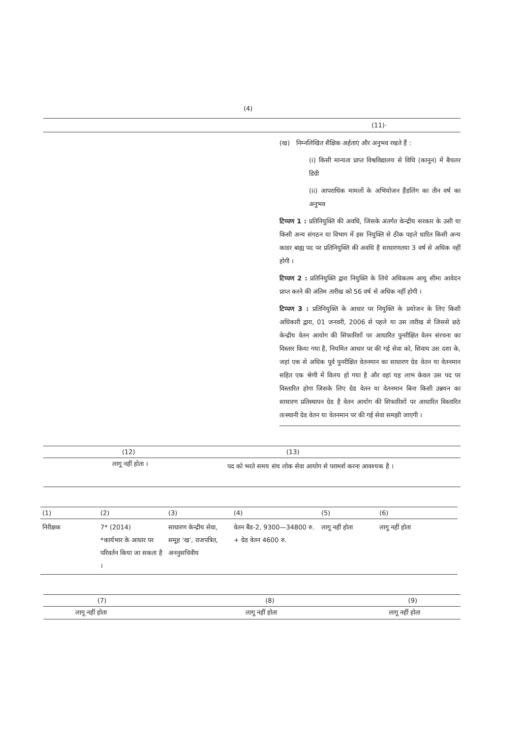(4)
(11)·
(ख) निम्नलिखित शैक्षिक अर्हताएं और अनुभव रखते हैं :
(i) किसी मान्यता प्राप्त विश्वविद्यालय से विधि (कानून) में बैचलर डिग्री
(ii) आपराधिक मामलों के अभियोजन हैंडलिंग का तीन वर्ष का अनुभव
टिप्पण 1 : प्रतिनियुक्ति की अवधि, जिसके अंतर्गत केन्द्रीय सरकार के उसी या किसी अन्य संगठन या विभाग में इस नियुक्ति से ठीक पहले धारित किसी अन्य काडर बाह्य पद पर प्रतिनियुक्ति की अवधि है साधारणतया 3 वर्ष से अधिक नहीं होगी ।
टिप्पण 2 : प्रतिनियुक्ति द्वारा नियुक्ति के लिये अधिकतम आयु सीमा आवेदन प्राप्त करने की अंतिम तारीख को 56 वर्ष से अधिक नहीं होगी ।
टिप्पण 3 : प्रतिनियुक्ति के आधार पर नियुक्ति के प्रयोजन के लिए किसी अधिकारी द्वारा, 01 जनवरी, 2006 से पहले या उस तारीख से जिससे छठे केन्द्रीय वेतन आयोग की सिफारिशों पर आधारित पुनरीक्षित वेतन संरचना का विस्तार किया गया है, नियमित आधार पर की गई सेवा को, सिवाय उस दशा के, जहां एक से अधिक पूर्व पुनरीक्षित वेतनमान का साधारण ग्रेड वेतन या वेतनमान सहित एक श्रेणी में विलय हो गया है और वहां यह लाभ केवल उस पद पर विस्तारित होगा जिसके लिए ग्रेड वेतन या वेतनमान बिना किसी उन्नयन का साधारण प्रतिस्थापन ग्रेड है वेतन आयोग की सिफारिशों पर आधारित विस्तारित तत्स्थानी ग्रेड वेतन या वेतनमान पर की गई सेवा समझी जाएगी ।
| (12) | (13) |
| --- | --- |
| लागू नहीं होता । | पद को भरते समय संघ लोक सेवा आयोग से परामर्श करना आवश्यक है । |
| (1) | (2) | (3) | (4) | (5) | (6) |
| --- | --- | --- | --- | --- | --- |
| निरीक्षक | 7* (2014) *कार्यभार के आधार पर परिवर्तन किया जा सकता है । | साधारण केन्द्रीय सेवा, समूह 'ख', राजपत्रित, अननुसचिवीय | वेतन बैंड-2, 9300—34800 रु. + ग्रेड वेतन 4600 रु. | लागू नहीं होता | लागू नहीं होता |
| (7) | (8) | (9) |
| --- | --- | --- |
| लागू नहीं होता | लागू नहीं होता | लागू नहीं होता |